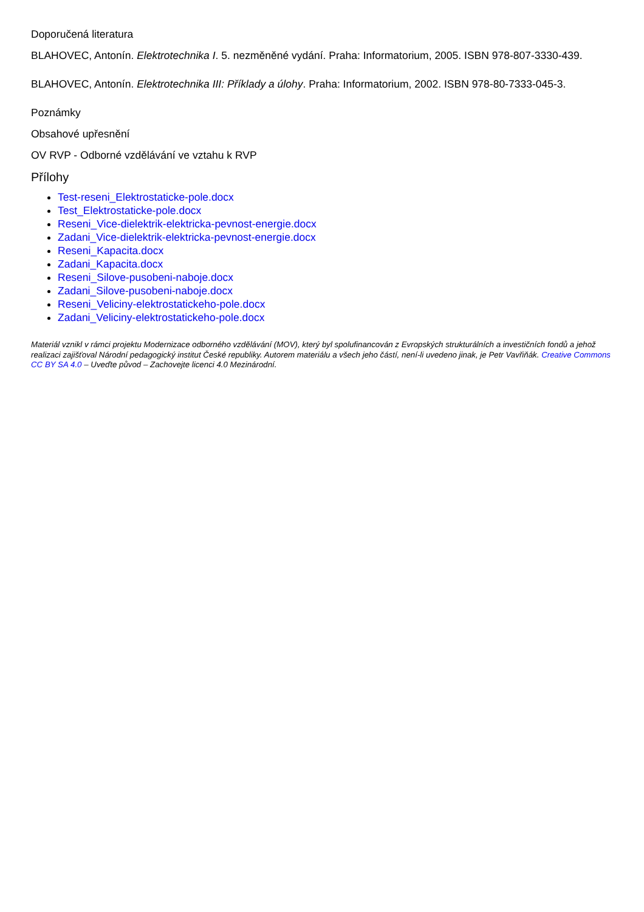Doporučená literatura
BLAHOVEC, Antonín. Elektrotechnika I. 5. nezměněné vydání. Praha: Informatorium, 2005. ISBN 978-807-3330-439.
BLAHOVEC, Antonín. Elektrotechnika III: Příklady a úlohy. Praha: Informatorium, 2002. ISBN 978-80-7333-045-3.
Poznámky
Obsahové upřesnění
OV RVP - Odborné vzdělávání ve vztahu k RVP
Přílohy
Test-reseni_Elektrostaticke-pole.docx
Test_Elektrostaticke-pole.docx
Reseni_Vice-dielektrik-elektricka-pevnost-energie.docx
Zadani_Vice-dielektrik-elektricka-pevnost-energie.docx
Reseni_Kapacita.docx
Zadani_Kapacita.docx
Reseni_Silove-pusobeni-naboje.docx
Zadani_Silove-pusobeni-naboje.docx
Reseni_Veliciny-elektrostatickeho-pole.docx
Zadani_Veliciny-elektrostatickeho-pole.docx
Materiál vznikl v rámci projektu Modernizace odborného vzdělávání (MOV), který byl spolufinancován z Evropských strukturálních a investičních fondů a jehož realizaci zajišťoval Národní pedagogický institut České republiky. Autorem materiálu a všech jeho částí, není-li uvedeno jinak, je Petr Vavřiňák. Creative Commons CC BY SA 4.0 – Uveďte původ – Zachovejte licenci 4.0 Mezinárodní.